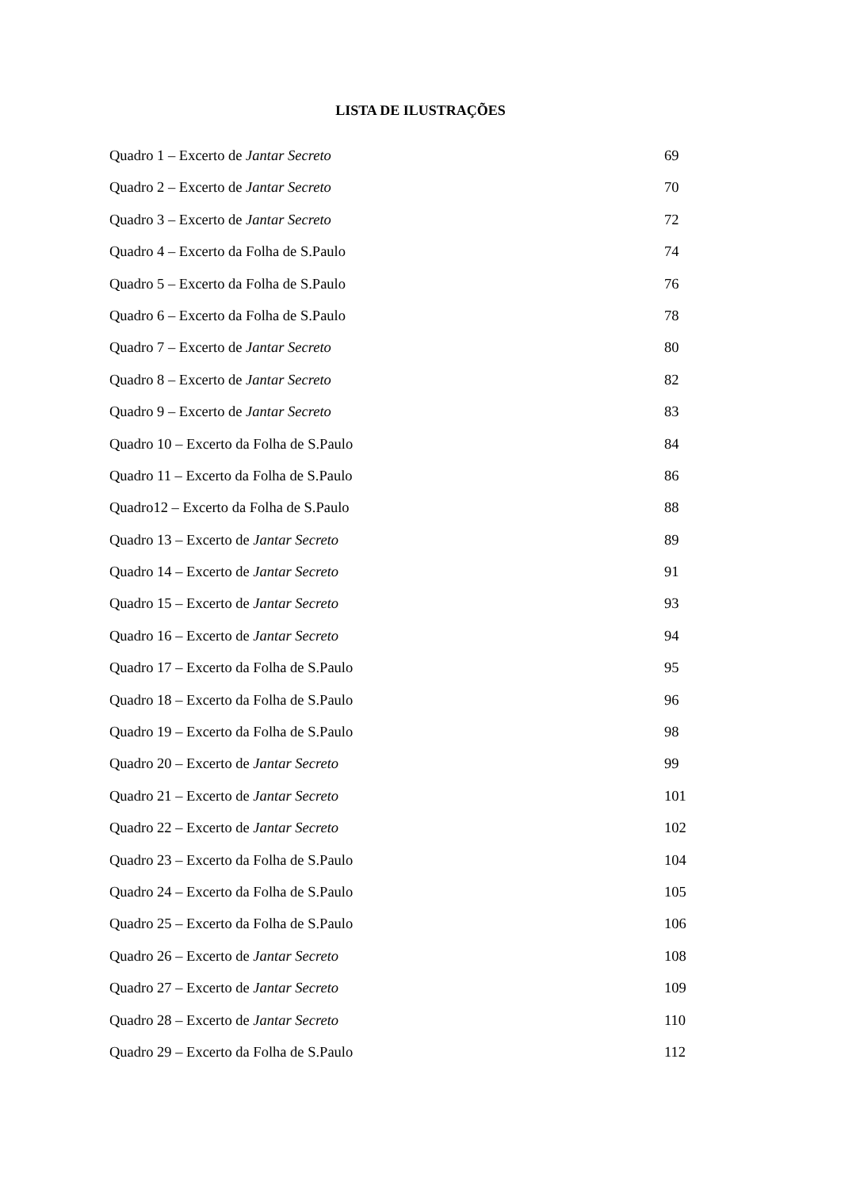LISTA DE ILUSTRAÇÕES
Quadro 1 – Excerto de Jantar Secreto 69
Quadro 2 – Excerto de Jantar Secreto 70
Quadro 3 – Excerto de Jantar Secreto 72
Quadro 4 – Excerto da Folha de S.Paulo 74
Quadro 5 – Excerto da Folha de S.Paulo 76
Quadro 6 – Excerto da Folha de S.Paulo 78
Quadro 7 – Excerto de Jantar Secreto 80
Quadro 8 – Excerto de Jantar Secreto 82
Quadro 9 – Excerto de Jantar Secreto 83
Quadro 10 – Excerto da Folha de S.Paulo 84
Quadro 11 – Excerto da Folha de S.Paulo 86
Quadro12 – Excerto da Folha de S.Paulo 88
Quadro 13 – Excerto de Jantar Secreto 89
Quadro 14 – Excerto de Jantar Secreto 91
Quadro 15 – Excerto de Jantar Secreto 93
Quadro 16 – Excerto de Jantar Secreto 94
Quadro 17 – Excerto da Folha de S.Paulo 95
Quadro 18 – Excerto da Folha de S.Paulo 96
Quadro 19 – Excerto da Folha de S.Paulo 98
Quadro 20 – Excerto de Jantar Secreto 99
Quadro 21 – Excerto de Jantar Secreto 101
Quadro 22 – Excerto de Jantar Secreto 102
Quadro 23 – Excerto da Folha de S.Paulo 104
Quadro 24 – Excerto da Folha de S.Paulo 105
Quadro 25 – Excerto da Folha de S.Paulo 106
Quadro 26 – Excerto de Jantar Secreto 108
Quadro 27 – Excerto de Jantar Secreto 109
Quadro 28 – Excerto de Jantar Secreto 110
Quadro 29 – Excerto da Folha de S.Paulo 112